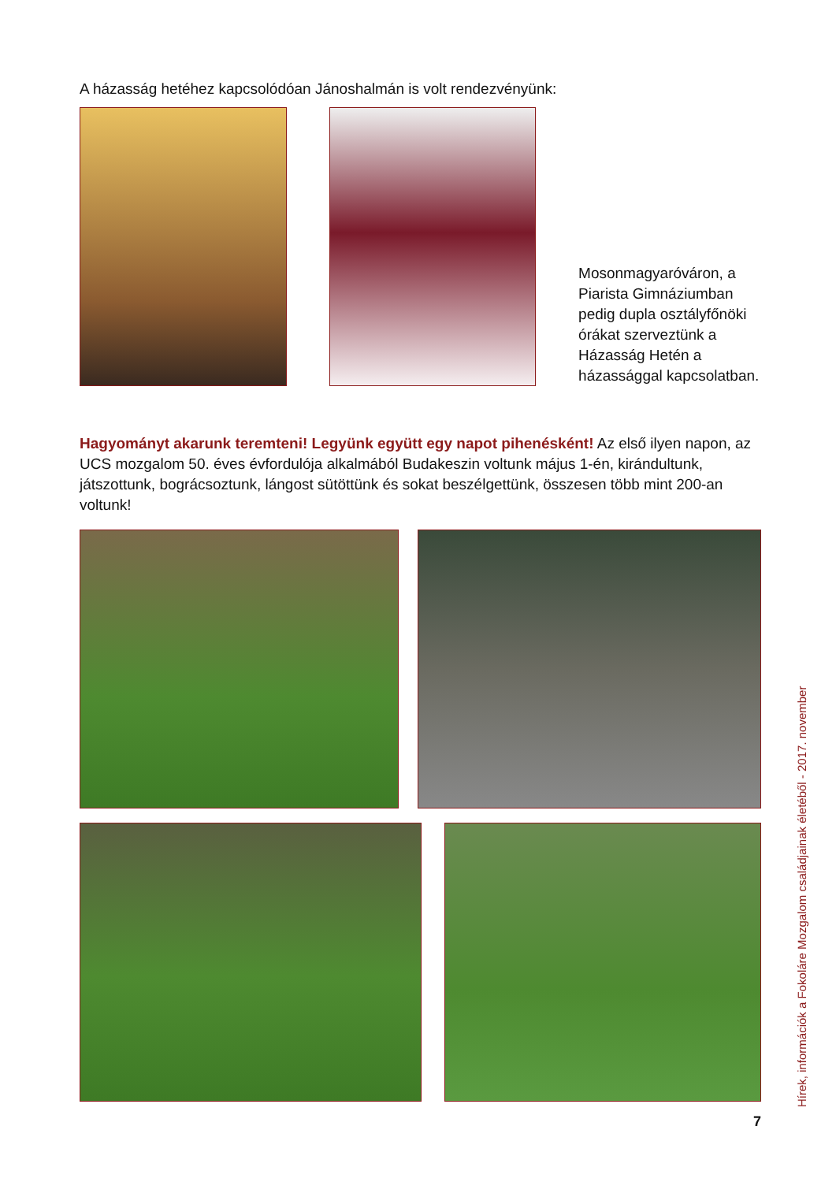A házasság hetéhez kapcsolódóan Jánoshalmán is volt rendezvényünk:
Mosonmagyaróváron, a Piarista Gimnáziumban pedig dupla osztályfőnöki órákat szerveztünk a Házasság Hetén a házassággal kapcsolatban.
Hagyományt akarunk teremteni! Legyünk együtt egy napot pihenésként! Az első ilyen napon, az UCS mozgalom 50. éves évfordulója alkalmából Budakeszin voltunk május 1-én, kirándultunk, játszottunk, bográcsoztunk, lángost sütöttünk és sokat beszélgettünk, összesen több mint 200-an voltunk!
Hírek, információk a Fokoláre Mozgalom családjainak életéből - 2017. november
7